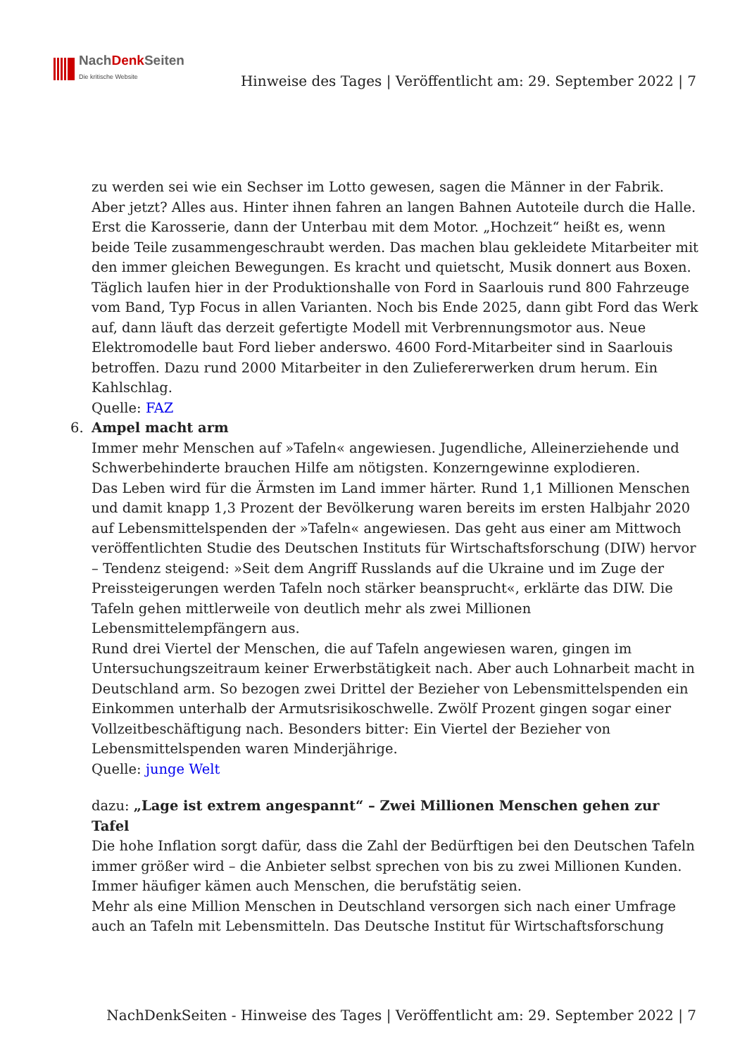NachDenk Seiten
Die kritische Website
Hinweise des Tages | Veröffentlicht am: 29. September 2022 | 7
zu werden sei wie ein Sechser im Lotto gewesen, sagen die Männer in der Fabrik. Aber jetzt? Alles aus. Hinter ihnen fahren an langen Bahnen Autoteile durch die Halle. Erst die Karosserie, dann der Unterbau mit dem Motor. „Hochzeit“ heißt es, wenn beide Teile zusammengeschraubt werden. Das machen blau gekleidete Mitarbeiter mit den immer gleichen Bewegungen. Es kracht und quietscht, Musik donnert aus Boxen. Täglich laufen hier in der Produktionshalle von Ford in Saarlouis rund 800 Fahrzeuge vom Band, Typ Focus in allen Varianten. Noch bis Ende 2025, dann gibt Ford das Werk auf, dann läuft das derzeit gefertigte Modell mit Verbrennungsmotor aus. Neue Elektromodelle baut Ford lieber anderswo. 4600 Ford-Mitarbeiter sind in Saarlouis betroffen. Dazu rund 2000 Mitarbeiter in den Zuliefererwerken drum herum. Ein Kahlschlag.
Quelle: FAZ
6. Ampel macht arm
Immer mehr Menschen auf »Tafeln« angewiesen. Jugendliche, Alleinerziehende und Schwerbehinderte brauchen Hilfe am nötigsten. Konzerngewinne explodieren.
Das Leben wird für die Ärmsten im Land immer härter. Rund 1,1 Millionen Menschen und damit knapp 1,3 Prozent der Bevölkerung waren bereits im ersten Halbjahr 2020 auf Lebensmittelspenden der »Tafeln« angewiesen. Das geht aus einer am Mittwoch veröffentlichten Studie des Deutschen Instituts für Wirtschaftsforschung (DIW) hervor – Tendenz steigend: »Seit dem Angriff Russlands auf die Ukraine und im Zuge der Preissteigerungen werden Tafeln noch stärker beansprucht«, erklärte das DIW. Die Tafeln gehen mittlerweile von deutlich mehr als zwei Millionen Lebensmittelempfängern aus.
Rund drei Viertel der Menschen, die auf Tafeln angewiesen waren, gingen im Untersuchungszeitraum keiner Erwerbstätigkeit nach. Aber auch Lohnarbeit macht in Deutschland arm. So bezogen zwei Drittel der Bezieher von Lebensmittelspenden ein Einkommen unterhalb der Armutsrisikoschwelle. Zwölf Prozent gingen sogar einer Vollzeitbeschäftigung nach. Besonders bitter: Ein Viertel der Bezieher von Lebensmittelspenden waren Minderjährige.
Quelle: junge Welt
dazu: „Lage ist extrem angespannt“ – Zwei Millionen Menschen gehen zur Tafel
Die hohe Inflation sorgt dafür, dass die Zahl der Bedürftigen bei den Deutschen Tafeln immer größer wird – die Anbieter selbst sprechen von bis zu zwei Millionen Kunden. Immer häufiger kämen auch Menschen, die berufstätig seien.
Mehr als eine Million Menschen in Deutschland versorgen sich nach einer Umfrage auch an Tafeln mit Lebensmitteln. Das Deutsche Institut für Wirtschaftsforschung
NachDenkSeiten - Hinweise des Tages | Veröffentlicht am: 29. September 2022 | 7